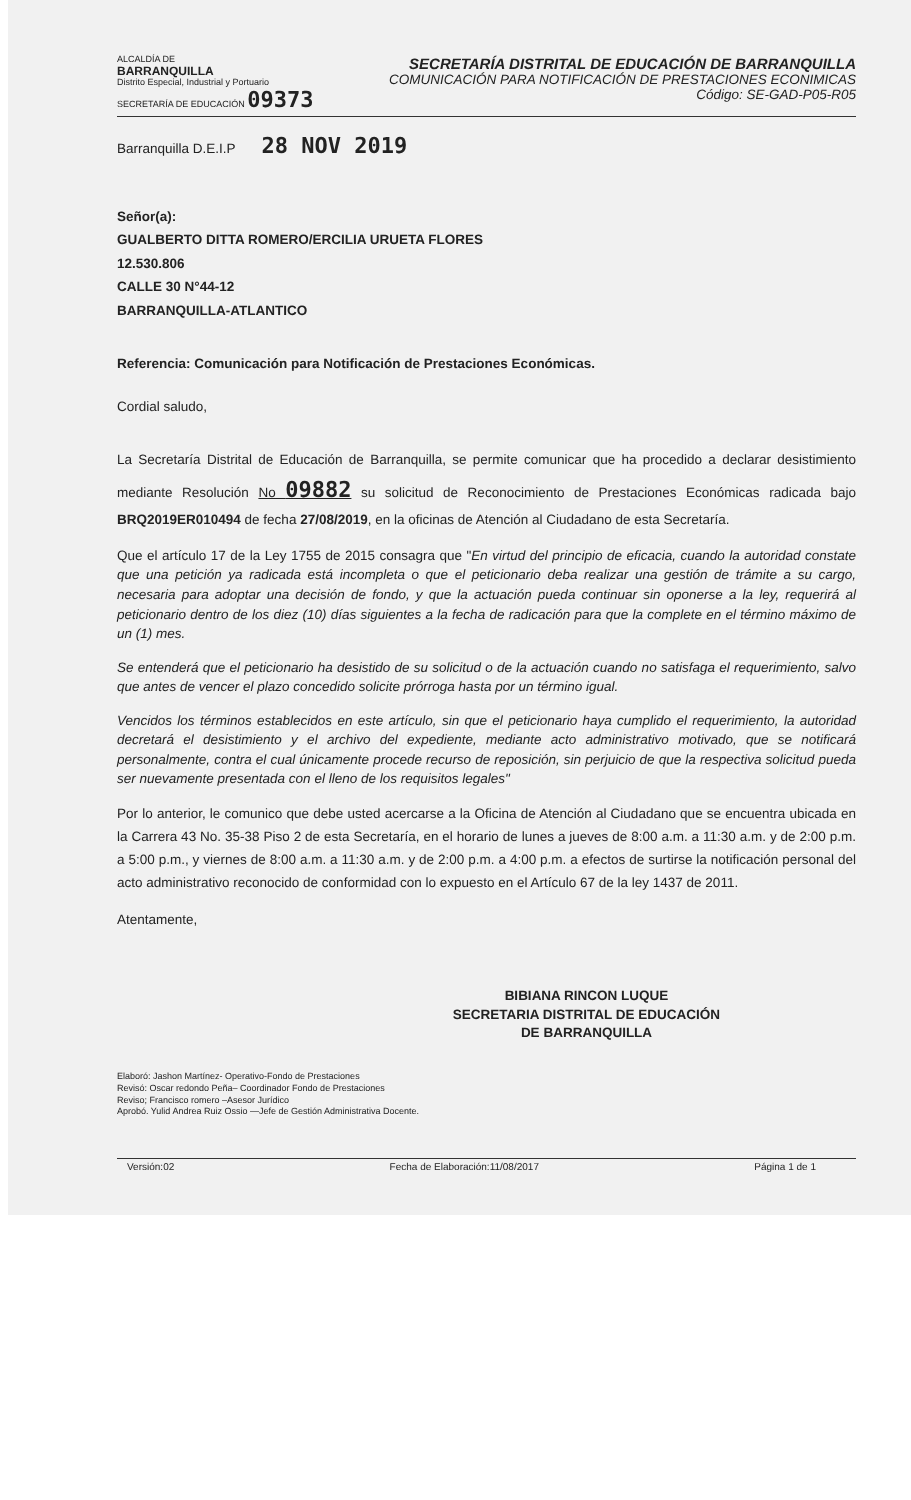ALCALDÍA DE
BARRANQUILLA
Distrito Especial, Industrial y Portuario
SECRETARÍA DE EDUCACIÓN 09373
SECRETARÍA DISTRITAL DE EDUCACIÓN DE BARRANQUILLA
COMUNICACIÓN PARA NOTIFICACIÓN DE PRESTACIONES ECONIMICAS
Código: SE-GAD-P05-R05
Barranquilla D.E.I.P 28 NOV 2019
Señor(a):
GUALBERTO DITTA ROMERO/ERCILIA URUETA FLORES
12.530.806
CALLE 30 N°44-12
BARRANQUILLA-ATLANTICO
Referencia: Comunicación para Notificación de Prestaciones Económicas.
Cordial saludo,
La Secretaría Distrital de Educación de Barranquilla, se permite comunicar que ha procedido a declarar desistimiento mediante Resolución No 09882 su solicitud de Reconocimiento de Prestaciones Económicas radicada bajo BRQ2019ER010494 de fecha 27/08/2019, en la oficinas de Atención al Ciudadano de esta Secretaría.
Que el artículo 17 de la Ley 1755 de 2015 consagra que "En virtud del principio de eficacia, cuando la autoridad constate que una petición ya radicada está incompleta o que el peticionario deba realizar una gestión de trámite a su cargo, necesaria para adoptar una decisión de fondo, y que la actuación pueda continuar sin oponerse a la ley, requerirá al peticionario dentro de los diez (10) días siguientes a la fecha de radicación para que la complete en el término máximo de un (1) mes.
Se entenderá que el peticionario ha desistido de su solicitud o de la actuación cuando no satisfaga el requerimiento, salvo que antes de vencer el plazo concedido solicite prórroga hasta por un término igual.
Vencidos los términos establecidos en este artículo, sin que el peticionario haya cumplido el requerimiento, la autoridad decretará el desistimiento y el archivo del expediente, mediante acto administrativo motivado, que se notificará personalmente, contra el cual únicamente procede recurso de reposición, sin perjuicio de que la respectiva solicitud pueda ser nuevamente presentada con el lleno de los requisitos legales"
Por lo anterior, le comunico que debe usted acercarse a la Oficina de Atención al Ciudadano que se encuentra ubicada en la Carrera 43 No. 35-38 Piso 2 de esta Secretaría, en el horario de lunes a jueves de 8:00 a.m. a 11:30 a.m. y de 2:00 p.m. a 5:00 p.m., y viernes de 8:00 a.m. a 11:30 a.m. y de 2:00 p.m. a 4:00 p.m. a efectos de surtirse la notificación personal del acto administrativo reconocido de conformidad con lo expuesto en el Artículo 67 de la ley 1437 de 2011.
Atentamente,
BIBIANA RINCON LUQUE
SECRETARIA DISTRITAL DE EDUCACIÓN
DE BARRANQUILLA
Elaboró: Jashon Martínez- Operativo-Fondo de Prestaciones
Revisó: Oscar redondo Peña– Coordinador Fondo de Prestaciones
Reviso; Francisco romero –Asesor Jurídico
Aprobó. Yulid Andrea Ruiz Ossio —Jefe de Gestión Administrativa Docente.
Versión:02 Fecha de Elaboración:11/08/2017 Página 1 de 1